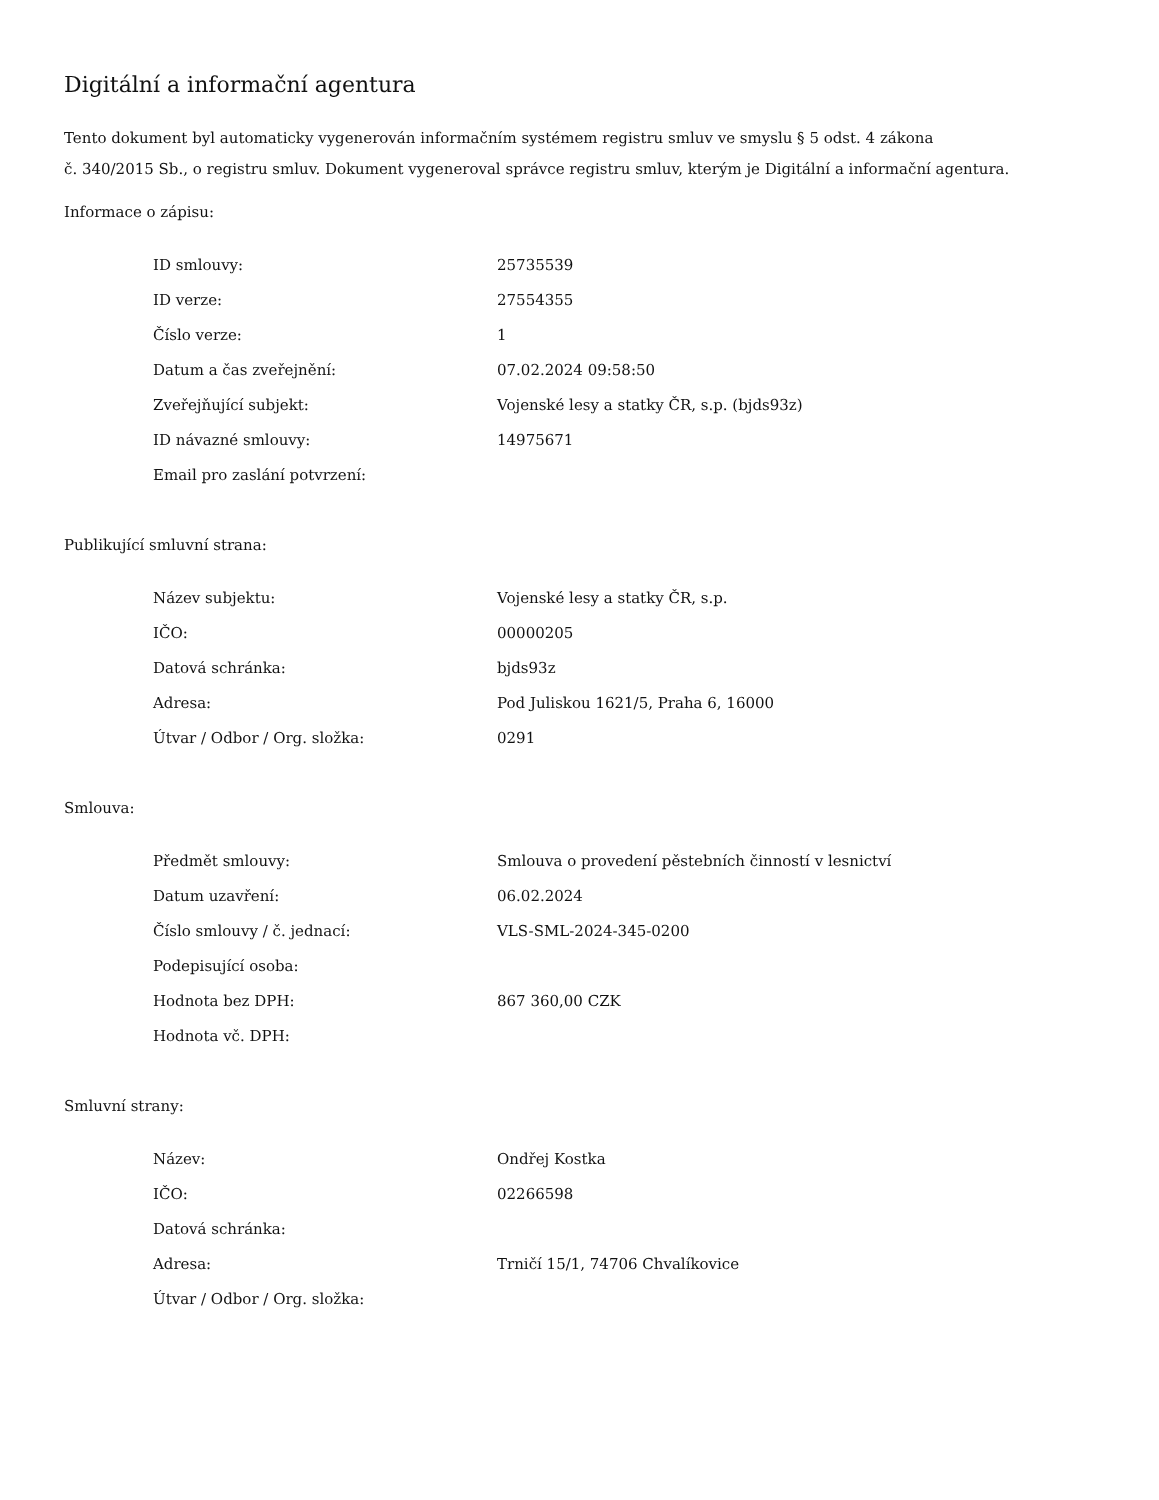Digitální a informační agentura
Tento dokument byl automaticky vygenerován informačním systémem registru smluv ve smyslu § 5 odst. 4 zákona
č. 340/2015 Sb., o registru smluv. Dokument vygeneroval správce registru smluv, kterým je Digitální a informační agentura.
Informace o zápisu:
| ID smlouvy: | 25735539 |
| ID verze: | 27554355 |
| Číslo verze: | 1 |
| Datum a čas zveřejnění: | 07.02.2024 09:58:50 |
| Zveřejňující subjekt: | Vojenské lesy a statky ČR, s.p. (bjds93z) |
| ID návazné smlouvy: | 14975671 |
| Email pro zaslání potvrzení: | |
Publikující smluvní strana:
| Název subjektu: | Vojenské lesy a statky ČR, s.p. |
| IČO: | 00000205 |
| Datová schránka: | bjds93z |
| Adresa: | Pod Juliskou 1621/5, Praha 6, 16000 |
| Útvar / Odbor / Org. složka: | 0291 |
Smlouva:
| Předmět smlouvy: | Smlouva o provedení pěstebních činností v lesnictví |
| Datum uzavření: | 06.02.2024 |
| Číslo smlouvy / č. jednací: | VLS-SML-2024-345-0200 |
| Podepisující osoba: | |
| Hodnota bez DPH: | 867 360,00 CZK |
| Hodnota vč. DPH: | |
Smluvní strany:
| Název: | Ondřej Kostka |
| IČO: | 02266598 |
| Datová schránka: | |
| Adresa: | Trničí 15/1, 74706 Chvalíkovice |
| Útvar / Odbor / Org. složka: | |